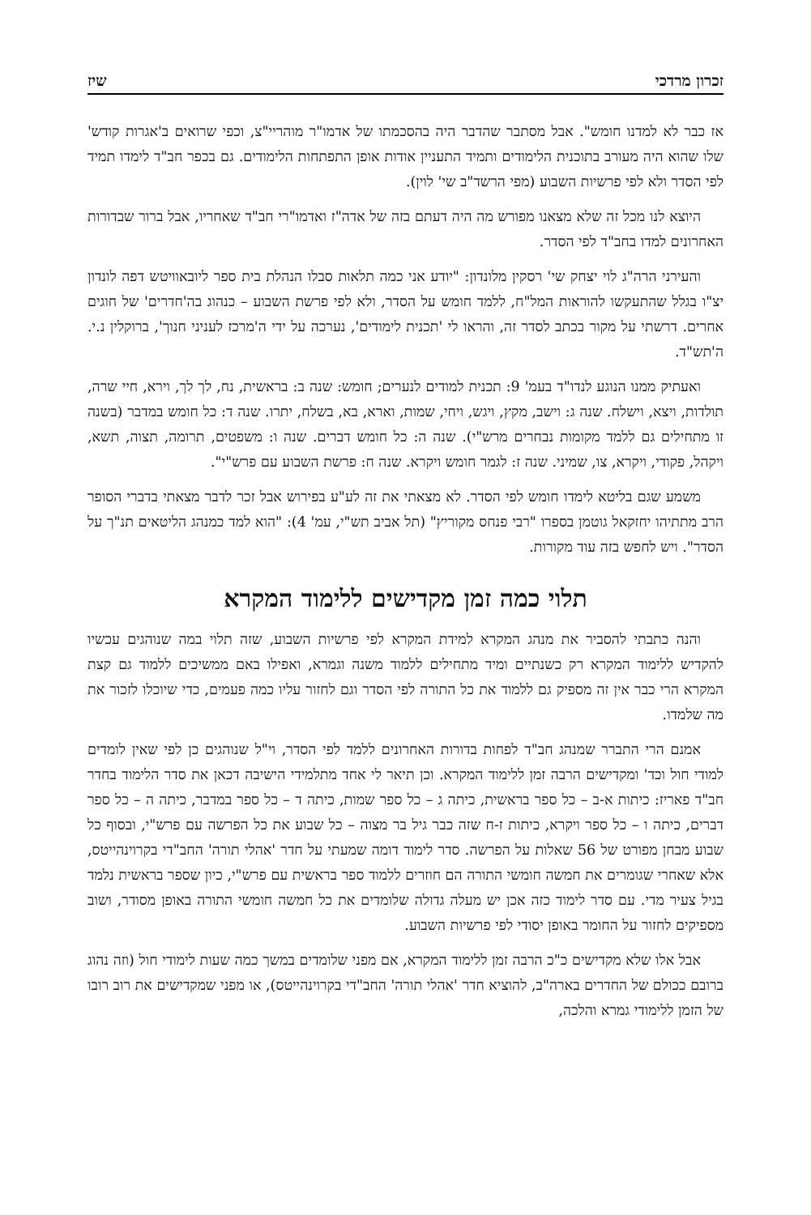זכרון מרדכי שיז
אז כבר לא למדנו חומש". אבל מסתבר שהדבר היה בהסכמתו של אדמו"ר מוהריי"צ, וכפי שרואים ב'אגרות קודש' שלו שהוא היה מעורב בתוכנית הלימודים ותמיד התעניין אודות אופן התפתחות הלימודים. גם בכפר חב"ד לימדו תמיד לפי הסדר ולא לפי פרשיות השבוע (מפי הרשד"ב שי' לוין).
היוצא לנו מכל זה שלא מצאנו מפורש מה היה דעתם בזה של אדה"ז ואדמו"רי חב"ד שאחריו, אבל ברור שבדורות האחרונים למדו בחב"ד לפי הסדר.
והעירני הרה"ג לוי יצחק שי' רסקין מלונדון: "יודע אני כמה תלאות סבלו הנהלת בית ספר ליובאוויטש דפה לונדון יצ"ו בגלל שהתעקשו להוראות המל"ח, ללמד חומש על הסדר, ולא לפי פרשת השבוע – כנהוג בה'חדרים' של חוגים אחרים. דרשתי על מקור בכתב לסדר זה, והראו לי 'תכנית לימודים', נערכה על ידי ה'מרכז לעניני חנוך', ברוקלין נ.י. ה'תש"ד.
ואעתיק ממנו הנוגע לנדו"ד בעמ' 9: תכנית למודים לנערים; חומש: שנה ב: בראשית, נח, לך לך, וירא, חיי שרה, תולדות, ויצא, וישלח. שנה ג: וישב, מקץ, ויגש, ויחי, שמות, וארא, בא, בשלח, יתרו. שנה ד: כל חומש במדבר (בשנה זו מתחילים גם ללמד מקומות נבחרים מרש"י). שנה ה: כל חומש דברים. שנה ו: משפטים, תרומה, תצוה, תשא, ויקהל, פקודי, ויקרא, צו, שמיני. שנה ז: לגמר חומש ויקרא. שנה ח: פרשת השבוע עם פרש"י".
משמע שגם בליטא לימדו חומש לפי הסדר. לא מצאתי את זה לע"ע בפירוש אבל זכר לדבר מצאתי בדברי הסופר הרב מתתיהו יחזקאל גוטמן בספרו "רבי פנחס מקוריץ" (תל אביב תש"י, עמ' 4): "הוא למד כמנהג הליטאים תנ"ך על הסדר". ויש לחפש בזה עוד מקורות.
תלוי כמה זמן מקדישים ללימוד המקרא
והנה כתבתי להסביר את מנהג המקרא למידת המקרא לפי פרשיות השבוע, שזה תלוי במה שנוהגים עכשיו להקדיש ללימוד המקרא רק כשנתיים ומיד מתחילים ללמוד משנה וגמרא, ואפילו באם ממשיכים ללמוד גם קצת המקרא הרי כבר אין זה מספיק גם ללמוד את כל התורה לפי הסדר וגם לחזור עליו כמה פעמים, כדי שיוכלו לזכור את מה שלמדו.
אמנם הרי התברר שמנהג חב"ד לפחות בדורות האחרונים ללמד לפי הסדר, וי"ל שנוהגים כן לפי שאין לומדים למודי חול וכד' ומקדישים הרבה זמן ללימוד המקרא. וכן תיאר לי אחד מתלמידי הישיבה דכאן את סדר הלימוד בחדר חב"ד פאריז: כיתות א-ב – כל ספר בראשית, כיתה ג – כל ספר שמות, כיתה ד – כל ספר במדבר, כיתה ה – כל ספר דברים, כיתה ו – כל ספר ויקרא, כיתות ז-ח שזה כבר גיל בר מצוה – כל שבוע את כל הפרשה עם פרש"י, ובסוף כל שבוע מבחן מפורט של 56 שאלות על הפרשה. סדר לימוד דומה שמעתי על חדר 'אהלי תורה' החב"די בקרוינהייטס, אלא שאחרי שגומרים את חמשה חומשי התורה הם חוזרים ללמוד ספר בראשית עם פרש"י, כיון שספר בראשית נלמד בגיל צעיר מדי. עם סדר לימוד כזה אכן יש מעלה גדולה שלומדים את כל חמשה חומשי התורה באופן מסודר, ושוב מספיקים לחזור על החומר באופן יסודי לפי פרשיות השבוע.
אבל אלו שלא מקדישים כ"כ הרבה זמן ללימוד המקרא, אם מפני שלומדים במשך כמה שעות לימודי חול (וזה נהוג ברובם ככולם של החדרים בארה"ב, להוציא חדר 'אהלי תורה' החב"די בקרוינהייטס), או מפני שמקדישים את רוב רובו של הזמן ללימודי גמרא והלכה,